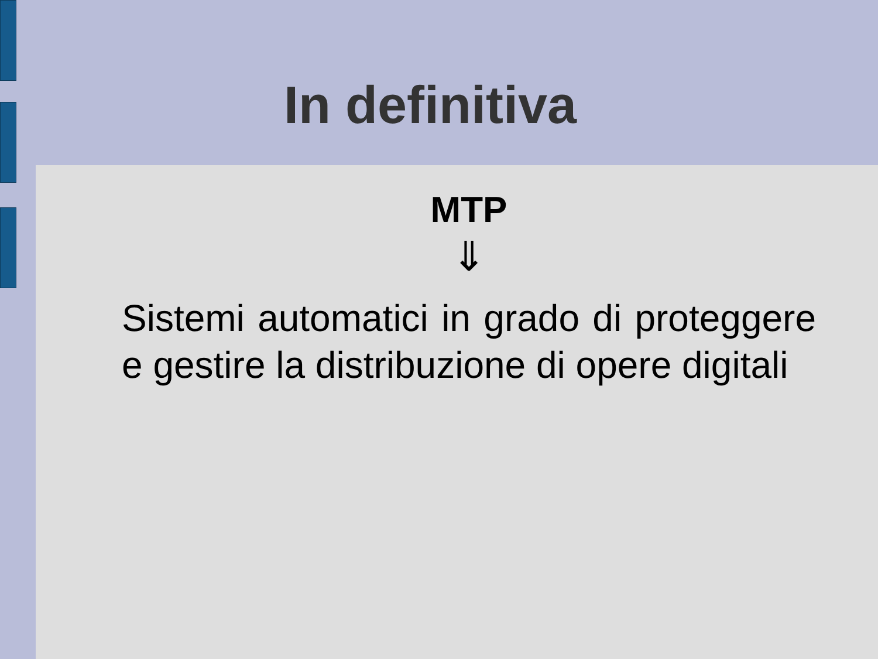In definitiva
MTP
⇓
Sistemi automatici in grado di proteggere e gestire la distribuzione di opere digitali